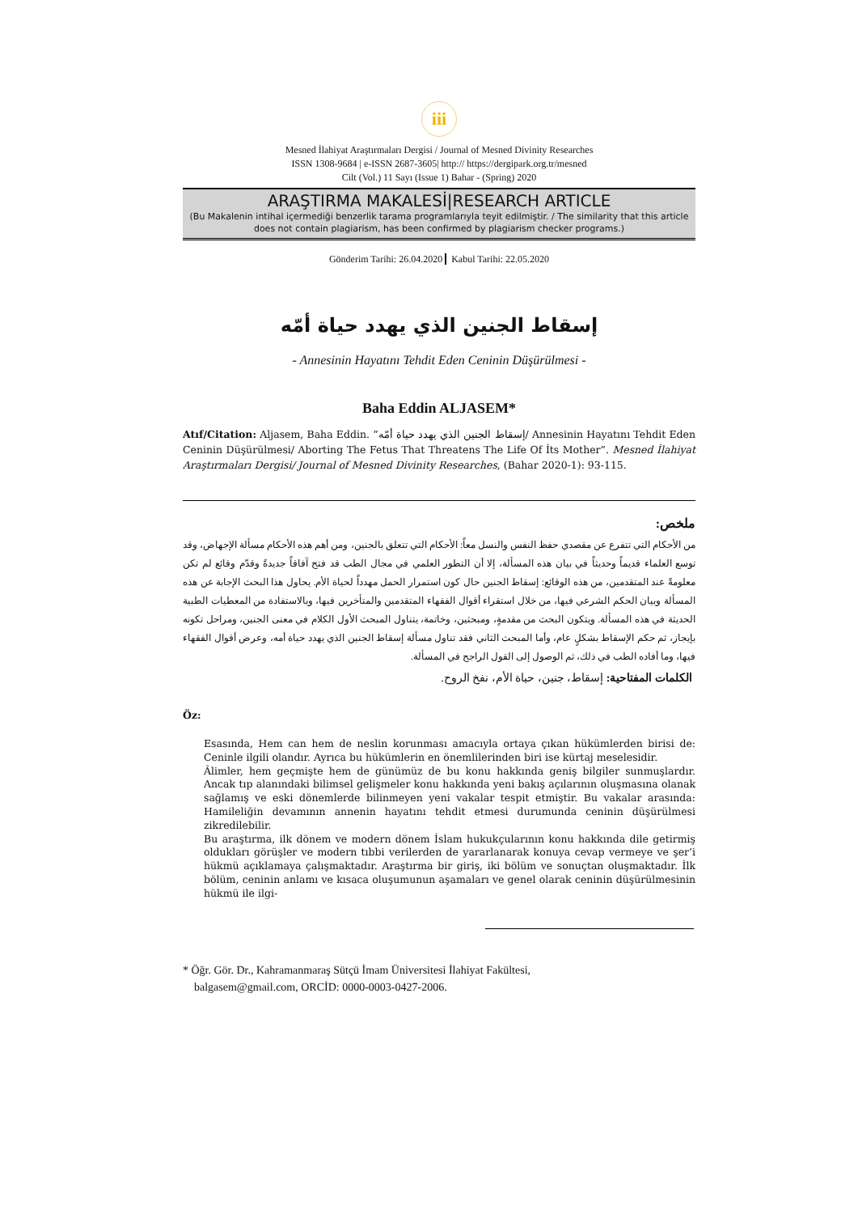iii
Mesned İlahiyat Araştırmaları Dergisi / Journal of Mesned Divinity Researches
ISSN 1308-9684 | e-ISSN 2687-3605| http:// https://dergipark.org.tr/mesned
Cilt (Vol.) 11 Sayı (Issue 1) Bahar - (Spring) 2020
ARAŞTIRMA MAKALESİ|RESEARCH ARTICLE
(Bu Makalenin intihal içermediği benzerlik tarama programlarıyla teyit edilmiştir. / The similarity that this article does not contain plagiarism, has been confirmed by plagiarism checker programs.)
Gönderim Tarihi: 26.04.2020 Kabul Tarihi: 22.05.2020
إسقاط الجنين الذي يهدد حياة أمّه
- Annesinin Hayatını Tehdit Eden Ceninin Düşürülmesi -
Baha Eddin ALJASEM*
Atıf/Citation: Aljasem, Baha Eddin. “إسقاط الجنين الذي يهدد حياة أمّه/ Annesinin Hayatını Tehdit Eden Ceninin Düşürülmesi/ Aborting The Fetus That Threatens The Life Of İts Mother”. Mesned İlahiyat Araştırmaları Dergisi/ Journal of Mesned Divinity Researches, (Bahar 2020-1): 93-115.
ملخص:
من الأحكام التي تتفرع عن مقصدي حفظ النفس والنسل معاً: الأحكام التي تتعلق بالجنين، ومن أهم هذه الأحكام مسألة الإجهاض، وقد توسع العلماء قديماً وحديثاً في بيان هذه المسألة، إلا أن التطور العلمي في مجال الطب قد فتح آفاقاً جديدةً وقدّم وقائع لم تكن معلومةً عند المتقدمين، من هذه الوقائع: إسقاط الجنين حال كون استمرار الحمل مهدداً لحياة الأم. يحاول هذا البحث الإجابة عن هذه المسألة وبيان الحكم الشرعي فيها، من خلال استقراء أقوال الفقهاء المتقدمين والمتأخرين فيها، وبالاستفادة من المعطيات الطبية الحديثة في هذه المسألة. ويتكون البحث من مقدمةٍ، ومبحثين، وخاتمة، يتناول المبحث الأول الكلام في معنى الجنين، ومراحل تكونه بإيجاز، ثم حكم الإسقاط بشكلٍ عام، وأما المبحث الثاني فقد تناول مسألة إسقاط الجنين الذي يهدد حياة أمه، وعرض أقوال الفقهاء فيها، وما أفاده الطب في ذلك، ثم الوصول إلى القول الراجح في المسألة.
الكلمات المفتاحية: إسقاط، جنين، حياة الأم، نفخ الروح.
Öz:
Esasında, Hem can hem de neslin korunması amacıyla ortaya çıkan hükümlerden birisi de: Ceninle ilgili olandır. Ayrıca bu hükümlerin en önemlilerinden biri ise kürtaj meselesidir.
Âlimler, hem geçmişte hem de günümüz de bu konu hakkında geniş bilgiler sunmuşlardır. Ancak tıp alanındaki bilimsel gelişmeler konu hakkında yeni bakış açılarının oluşmasına olanak sağlamış ve eski dönemlerde bilinmeyen yeni vakalar tespit etmiştir. Bu vakalar arasında: Hamileliğin devamının annenin hayatını tehdit etmesi durumunda ceninin düşürülmesi zikredilebilir.
Bu araştırma, ilk dönem ve modern dönem İslam hukukçularının konu hakkında dile getirmiş oldukları görüşler ve modern tıbbi verilerden de yararlanarak konuya cevap vermeye ve şer’i hükmü açıklamaya çalışmaktadır. Araştırma bir giriş, iki bölüm ve sonuçtan oluşmaktadır. İlk bölüm, ceninin anlamı ve kısaca oluşumunun aşamaları ve genel olarak ceninin düşürülmesinin hükmü ile ilgi-
* Öğr. Gör. Dr., Kahramanmaraş Sütçü İmam Üniversitesi İlahiyat Fakültesi,
balgasem@gmail.com, ORCİD: 0000-0003-0427-2006.